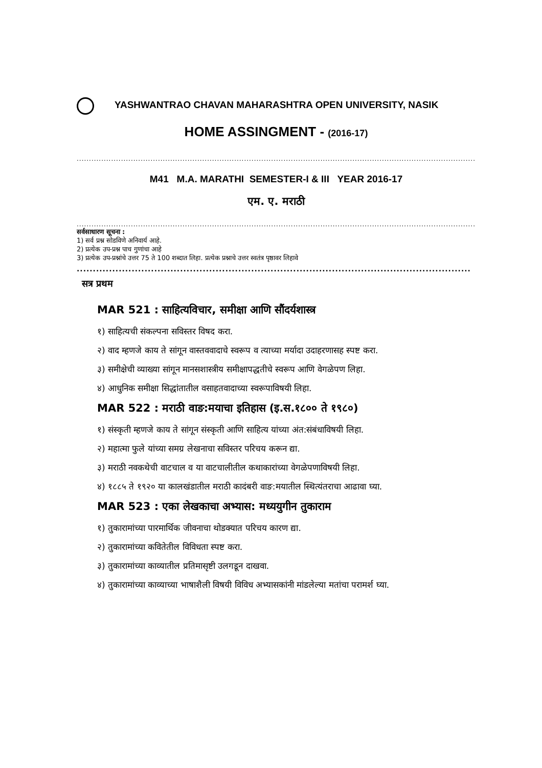YASHWANTRAO CHAVAN MAHARASHTRA OPEN UNIVERSITY, NASIK
HOME ASSINGMENT - (2016-17)
..........................................................................................................................................................................
M41 M.A. MARATHI SEMESTER-I & III YEAR 2016-17
एम. ए. मराठी
..........................................................................................................................................................................
सर्वसाधारण सूचना :
1) सर्व प्रश्न सोडविणे अनिवार्य आहे.
2) प्रत्येक उप-प्रश्न पाच गुणांचा आहे
3) प्रत्येक उप-प्रश्नांचे उत्तर 75 ते 100 शब्दात लिहा. प्रत्येक प्रश्नाचे उत्तर स्वतंत्र पृष्ठावर लिहावे
..........................................................................................................................
सत्र प्रथम
MAR 521 : साहित्यविचार, समीक्षा आणि सौंदर्यशास्त्र
१) साहित्यची संकल्पना सविस्तर विषद करा.
२) वाद म्हणजे काय ते सांगून वास्तववादाचे स्वरूप व त्याच्या मर्यादा उदाहरणासह स्पष्ट करा.
३) समीक्षेची व्याख्या सांगून मानसशास्त्रीय समीक्षापद्धतीचे स्वरूप आणि वेगळेपण लिहा.
४) आधुनिक समीक्षा सिद्धांतातील वसाहतवादाच्या स्वरूपाविषयी लिहा.
MAR 522 : मराठी वाङ:मयाचा इतिहास (इ.स.१८०० ते १९८०)
१) संस्कृती म्हणजे काय ते सांगून संस्कृती आणि साहित्य यांच्या अंत:संबंधाविषयी लिहा.
२) महात्मा फुले यांच्या समग्र लेखनाचा सविस्तर परिचय करून द्या.
३) मराठी नवकथेची वाटचाल व या वाटचालीतील कथाकारांच्या वेगळेपणाविषयी लिहा.
४) १८८५ ते १९२० या कालखंडातील मराठी कादंबरी वाङ:मयातील स्थित्यंतराचा आढावा घ्या.
MAR 523 : एका लेखकाचा अभ्यास: मध्ययुगीन तुकाराम
१) तुकारामांच्या पारमार्थिक जीवनाचा थोडक्यात परिचय कारण द्या.
२) तुकारामांच्या कवितेतील विविधता स्पष्ट करा.
३) तुकारामांच्या काव्यातील प्रतिमासृष्टी उलगडून दाखवा.
४) तुकारामांच्या काव्याच्या भाषाशैली विषयी विविध अभ्यासकांनी मांडलेल्या मतांचा परामर्श घ्या.